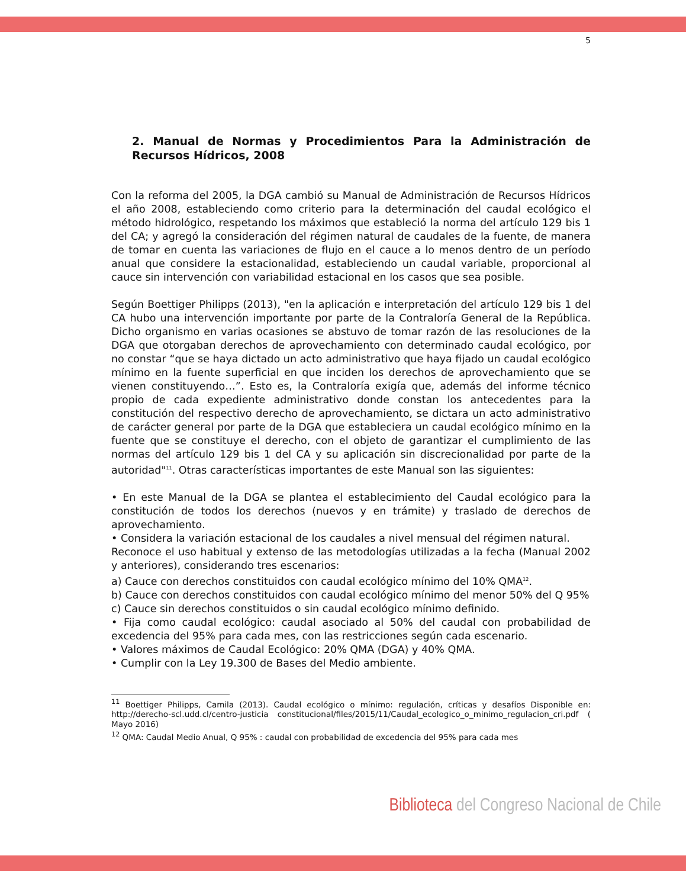5
2. Manual de Normas y Procedimientos Para la Administración de Recursos Hídricos, 2008
Con la reforma del 2005, la DGA cambió su Manual de Administración de Recursos Hídricos el año 2008, estableciendo como criterio para la determinación del caudal ecológico el método hidrológico, respetando los máximos que estableció la norma del artículo 129 bis 1 del CA; y agregó la consideración del régimen natural de caudales de la fuente, de manera de tomar en cuenta las variaciones de flujo en el cauce a lo menos dentro de un período anual que considere la estacionalidad, estableciendo un caudal variable, proporcional al cauce sin intervención con variabilidad estacional en los casos que sea posible.
Según Boettiger Philipps (2013), "en la aplicación e interpretación del artículo 129 bis 1 del CA hubo una intervención importante por parte de la Contraloría General de la República. Dicho organismo en varias ocasiones se abstuvo de tomar razón de las resoluciones de la DGA que otorgaban derechos de aprovechamiento con determinado caudal ecológico, por no constar “que se haya dictado un acto administrativo que haya fijado un caudal ecológico mínimo en la fuente superficial en que inciden los derechos de aprovechamiento que se vienen constituyendo…”. Esto es, la Contraloría exigía que, además del informe técnico propio de cada expediente administrativo donde constan los antecedentes para la constitución del respectivo derecho de aprovechamiento, se dictara un acto administrativo de carácter general por parte de la DGA que estableciera un caudal ecológico mínimo en la fuente que se constituye el derecho, con el objeto de garantizar el cumplimiento de las normas del artículo 129 bis 1 del CA y su aplicación sin discrecionalidad por parte de la autoridad"<sup>11</sup>. Otras características importantes de este Manual son las siguientes:
• En este Manual de la DGA se plantea el establecimiento del Caudal ecológico para la constitución de todos los derechos (nuevos y en trámite) y traslado de derechos de aprovechamiento.
• Considera la variación estacional de los caudales a nivel mensual del régimen natural.
Reconoce el uso habitual y extenso de las metodologías utilizadas a la fecha (Manual 2002 y anteriores), considerando tres escenarios:
a) Cauce con derechos constituidos con caudal ecológico mínimo del 10% QMA<sup>12</sup>.
b) Cauce con derechos constituidos con caudal ecológico mínimo del menor 50% del Q 95%
c) Cauce sin derechos constituidos o sin caudal ecológico mínimo definido.
• Fija como caudal ecológico: caudal asociado al 50% del caudal con probabilidad de excedencia del 95% para cada mes, con las restricciones según cada escenario.
• Valores máximos de Caudal Ecológico: 20% QMA (DGA) y 40% QMA.
• Cumplir con la Ley 19.300 de Bases del Medio ambiente.
<sup>11</sup> Boettiger Philipps, Camila (2013). Caudal ecológico o mínimo: regulación, críticas y desafíos Disponible en: http://derecho-scl.udd.cl/centro-justicia constitucional/files/2015/11/Caudal_ecologico_o_minimo_regulacion_cri.pdf ( Mayo 2016)
<sup>12</sup> QMA: Caudal Medio Anual, Q 95% : caudal con probabilidad de excedencia del 95% para cada mes
Biblioteca del Congreso Nacional de Chile